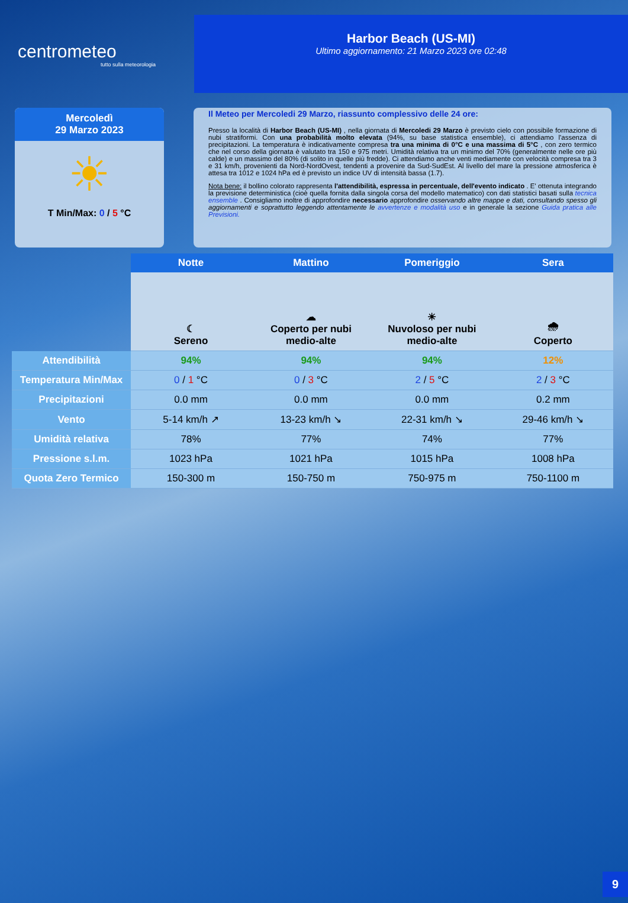centrometeo
tutto sulla meteorologia
Harbor Beach (US-MI)
Ultimo aggiornamento: 21 Marzo 2023 ore 02:48
Mercoledì
29 Marzo 2023
☀
T Min/Max: 0 / 5 °C
Il Meteo per Mercoledi 29 Marzo, riassunto complessivo delle 24 ore:
Presso la località di Harbor Beach (US-MI) , nella giornata di Mercoledi 29 Marzo è previsto cielo con possibile formazione di nubi stratiformi. Con una probabilità molto elevata (94%, su base statistica ensemble), ci attendiamo l'assenza di precipitazioni. La temperatura è indicativamente compresa tra una minima di 0°C e una massima di 5°C , con zero termico che nel corso della giornata è valutato tra 150 e 975 metri. Umidità relativa tra un minimo del 70% (generalmente nelle ore più calde) e un massimo del 80% (di solito in quelle più fredde). Ci attendiamo anche venti mediamente con velocità compresa tra 3 e 31 km/h, provenienti da Nord-NordOvest, tendenti a provenire da Sud-SudEst. Al livello del mare la pressione atmosferica è attesa tra 1012 e 1024 hPa ed è previsto un indice UV di intensità bassa (1.7).
Nota bene: il bollino colorato rappresenta l'attendibilità, espressa in percentuale, dell'evento indicato . E' ottenuta integrando la previsione deterministica (cioè quella fornita dalla singola corsa del modello matematico) con dati statistici basati sulla tecnica ensemble . Consigliamo inoltre di approfondire necessario approfondire osservando altre mappe e dati, consultando spesso gli aggiornamenti e soprattutto leggendo attentamente le avvertenze e modalità uso e in generale la sezione Guida pratica alle Previsioni.
| | Notte | Mattino | Pomeriggio | Sera |
| | ☾ Sereno | ☁ Coperto per nubi medio-alte | ☀ Nuvoloso per nubi medio-alte | 🌧 Coperto |
| Attendibilità | 94% | 94% | 94% | 12% |
| Temperatura Min/Max | 0 / 1 °C | 0 / 3 °C | 2 / 5 °C | 2 / 3 °C |
| Precipitazioni | 0.0 mm | 0.0 mm | 0.0 mm | 0.2 mm |
| Vento | 5-14 km/h ↗ | 13-23 km/h ↘ | 22-31 km/h ↘ | 29-46 km/h ↘ |
| Umidità relativa | 78% | 77% | 74% | 77% |
| Pressione s.l.m. | 1023 hPa | 1021 hPa | 1015 hPa | 1008 hPa |
| Quota Zero Termico | 150-300 m | 150-750 m | 750-975 m | 750-1100 m |
9